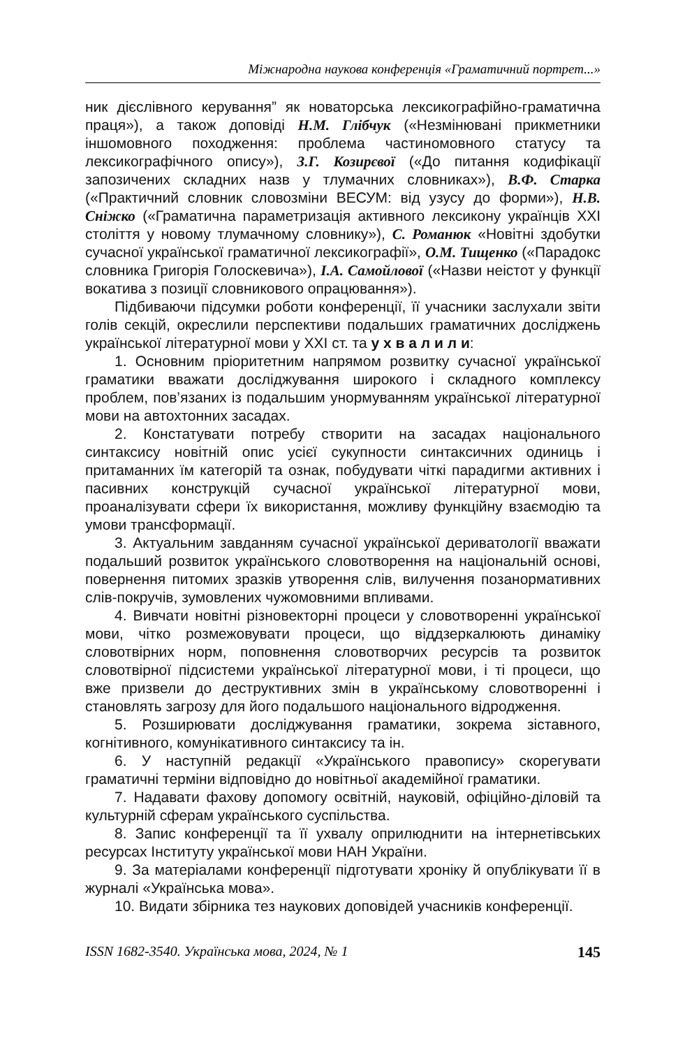Міжнародна наукова конференція «Граматичний портрет...»
ник дієслівного керування” як новаторська лексикографійно-граматична праця»), а також доповіді Н.М. Глібчук («Незмінювані прикметники іншомовного походження: проблема частиномовного статусу та лексикографічного опису»), З.Г. Козирєвої («До питання кодифікації запозичених складних назв у тлумачних словниках»), В.Ф. Старка («Практичний словник словозміни ВЕСУМ: від узусу до форми»), Н.В. Сніжко («Граматична параметризація активного лексикону українців ХХІ століття у новому тлумачному словнику»), С. Романюк «Новітні здобутки сучасної української граматичної лексикографії», О.М. Тищенко («Парадокс словника Григорія Голоскевича»), І.А. Самойлової («Назви неістот у функції вокатива з позиції словникового опрацювання»).
Підбиваючи підсумки роботи конференції, її учасники заслухали звіти голів секцій, окреслили перспективи подальших граматичних досліджень української літературної мови у ХХІ ст. та у х в а л и л и:
1. Основним пріоритетним напрямом розвитку сучасної української граматики вважати досліджування широкого і складного комплексу проблем, пов’язаних із подальшим унормуванням української літературної мови на автохтонних засадах.
2. Констатувати потребу створити на засадах національного синтаксису новітній опис усієї сукупности синтаксичних одиниць і притаманних їм категорій та ознак, побудувати чіткі парадигми активних і пасивних конструкцій сучасної української літературної мови, проаналізувати сфери їх використання, можливу функційну взаємодію та умови трансформації.
3. Актуальним завданням сучасної української дериватології вважати подальший розвиток українського словотворення на національній основі, повернення питомих зразків утворення слів, вилучення позанормативних слів-покручів, зумовлених чужомовними впливами.
4. Вивчати новітні різновекторні процеси у словотворенні української мови, чітко розмежовувати процеси, що віддзеркалюють динаміку словотвірних норм, поповнення словотворчих ресурсів та розвиток словотвірної підсистеми української літературної мови, і ті процеси, що вже призвели до деструктивних змін в українському словотворенні і становлять загрозу для його подальшого національного відродження.
5. Розширювати досліджування граматики, зокрема зіставного, когнітивного, комунікативного синтаксису та ін.
6. У наступній редакції «Українського правопису» скорегувати граматичні терміни відповідно до новітньої академійної граматики.
7. Надавати фахову допомогу освітній, науковій, офіційно-діловій та культурній сферам українського суспільства.
8. Запис конференції та її ухвалу оприлюднити на інтернетівських ресурсах Інституту української мови НАН України.
9. За матеріалами конференції підготувати хроніку й опублікувати її в журналі «Українська мова».
10. Видати збірника тез наукових доповідей учасників конференції.
ISSN 1682-3540. Українська мова, 2024, № 1 145